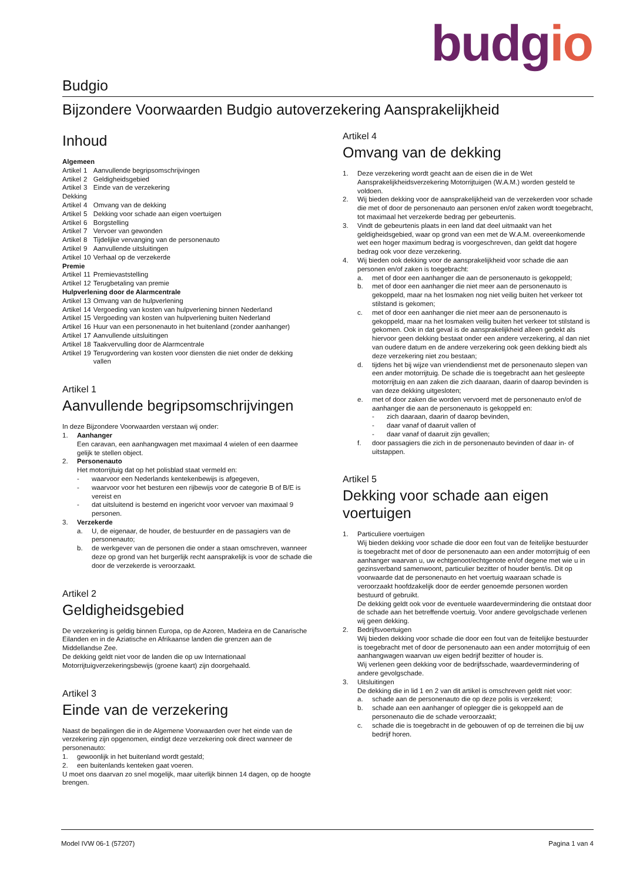budgio
Budgio
Bijzondere Voorwaarden Budgio autoverzekering Aansprakelijkheid
Inhoud
| Algemeen | | |
| Artikel | 1 | Aanvullende begripsomschrijvingen |
| Artikel | 2 | Geldigheidsgebied |
| Artikel | 3 | Einde van de verzekering |
| Dekking | | |
| Artikel | 4 | Omvang van de dekking |
| Artikel | 5 | Dekking voor schade aan eigen voertuigen |
| Artikel | 6 | Borgstelling |
| Artikel | 7 | Vervoer van gewonden |
| Artikel | 8 | Tijdelijke vervanging van de personenauto |
| Artikel | 9 | Aanvullende uitsluitingen |
| Artikel | 10 | Verhaal op de verzekerde |
| Premie | | |
| Artikel | 11 | Premievaststelling |
| Artikel | 12 | Terugbetaling van premie |
| Hulpverlening door de Alarmcentrale | | |
| Artikel | 13 | Omvang van de hulpverlening |
| Artikel | 14 | Vergoeding van kosten van hulpverlening binnen Nederland |
| Artikel | 15 | Vergoeding van kosten van hulpverlening buiten Nederland |
| Artikel | 16 | Huur van een personenauto in het buitenland (zonder aanhanger) |
| Artikel | 17 | Aanvullende uitsluitingen |
| Artikel | 18 | Taakvervulling door de Alarmcentrale |
| Artikel | 19 | Terugvordering van kosten voor diensten die niet onder de dekking vallen |
Artikel 1
Aanvullende begripsomschrijvingen
In deze Bijzondere Voorwaarden verstaan wij onder:
1. Aanhanger
Een caravan, een aanhangwagen met maximaal 4 wielen of een daarmee gelijk te stellen object.
2. Personenauto
Het motorrijtuig dat op het polisblad staat vermeld en:
- waarvoor een Nederlands kentekenbewijs is afgegeven,
- waarvoor voor het besturen een rijbewijs voor de categorie B of B/E is vereist en
- dat uitsluitend is bestemd en ingericht voor vervoer van maximaal 9 personen.
3. Verzekerde
a. U, de eigenaar, de houder, de bestuurder en de passagiers van de personenauto;
b. de werkgever van de personen die onder a staan omschreven, wanneer deze op grond van het burgerlijk recht aansprakelijk is voor de schade die door de verzekerde is veroorzaakt.
Artikel 2
Geldigheidsgebied
De verzekering is geldig binnen Europa, op de Azoren, Madeira en de Canarische Eilanden en in de Aziatische en Afrikaanse landen die grenzen aan de Middellandse Zee.
De dekking geldt niet voor de landen die op uw Internationaal Motorrijtuigverzekeringsbewijs (groene kaart) zijn doorgehaald.
Artikel 3
Einde van de verzekering
Naast de bepalingen die in de Algemene Voorwaarden over het einde van de verzekering zijn opgenomen, eindigt deze verzekering ook direct wanneer de personenauto:
1. gewoonlijk in het buitenland wordt gestald;
2. een buitenlands kenteken gaat voeren.
U moet ons daarvan zo snel mogelijk, maar uiterlijk binnen 14 dagen, op de hoogte brengen.
Artikel 4
Omvang van de dekking
1. Deze verzekering wordt geacht aan de eisen die in de Wet Aansprakelijkheidsverzekering Motorrijtuigen (W.A.M.) worden gesteld te voldoen.
2. Wij bieden dekking voor de aansprakelijkheid van de verzekerden voor schade die met of door de personenauto aan personen en/of zaken wordt toegebracht, tot maximaal het verzekerde bedrag per gebeurtenis.
3. Vindt de gebeurtenis plaats in een land dat deel uitmaakt van het geldigheidsgebied, waar op grond van een met de W.A.M. overeenkomende wet een hoger maximum bedrag is voorgeschreven, dan geldt dat hogere bedrag ook voor deze verzekering.
4. Wij bieden ook dekking voor de aansprakelijkheid voor schade die aan personen en/of zaken is toegebracht:
a. met of door een aanhanger die aan de personenauto is gekoppeld;
b. met of door een aanhanger die niet meer aan de personenauto is gekoppeld, maar na het losmaken nog niet veilig buiten het verkeer tot stilstand is gekomen;
c. met of door een aanhanger die niet meer aan de personenauto is gekoppeld, maar na het losmaken veilig buiten het verkeer tot stilstand is gekomen. Ook in dat geval is de aansprakelijkheid alleen gedekt als hiervoor geen dekking bestaat onder een andere verzekering, al dan niet van oudere datum en de andere verzekering ook geen dekking biedt als deze verzekering niet zou bestaan;
d. tijdens het bij wijze van vriendendienst met de personenauto slepen van een ander motorrijtuig. De schade die is toegebracht aan het gesleepte motorrijtuig en aan zaken die zich daaraan, daarin of daarop bevinden is van deze dekking uitgesloten;
e. met of door zaken die worden vervoerd met de personenauto en/of de aanhanger die aan de personenauto is gekoppeld en:
- zich daaraan, daarin of daarop bevinden,
- daar vanaf of daaruit vallen of
- daar vanaf of daaruit zijn gevallen;
f. door passagiers die zich in de personenauto bevinden of daar in- of uitstappen.
Artikel 5
Dekking voor schade aan eigen voertuigen
1. Particuliere voertuigen
Wij bieden dekking voor schade die door een fout van de feitelijke bestuurder is toegebracht met of door de personenauto aan een ander motorrijtuig of een aanhanger waarvan u, uw echtgenoot/echtgenote en/of degene met wie u in gezinsverband samenwoont, particulier bezitter of houder bent/is. Dit op voorwaarde dat de personenauto en het voertuig waaraan schade is veroorzaakt hoofdzakelijk door de eerder genoemde personen worden bestuurd of gebruikt.
De dekking geldt ook voor de eventuele waardevermindering die ontstaat door de schade aan het betreffende voertuig. Voor andere gevolgschade verlenen wij geen dekking.
2. Bedrijfsvoertuigen
Wij bieden dekking voor schade die door een fout van de feitelijke bestuurder is toegebracht met of door de personenauto aan een ander motorrijtuig of een aanhangwagen waarvan uw eigen bedrijf bezitter of houder is.
Wij verlenen geen dekking voor de bedrijfsschade, waardevermindering of andere gevolgschade.
3. Uitsluitingen
De dekking die in lid 1 en 2 van dit artikel is omschreven geldt niet voor:
a. schade aan de personenauto die op deze polis is verzekerd;
b. schade aan een aanhanger of oplegger die is gekoppeld aan de personenauto die de schade veroorzaakt;
c. schade die is toegebracht in de gebouwen of op de terreinen die bij uw bedrijf horen.
Model IVW 06-1 (57207) Pagina 1 van 4